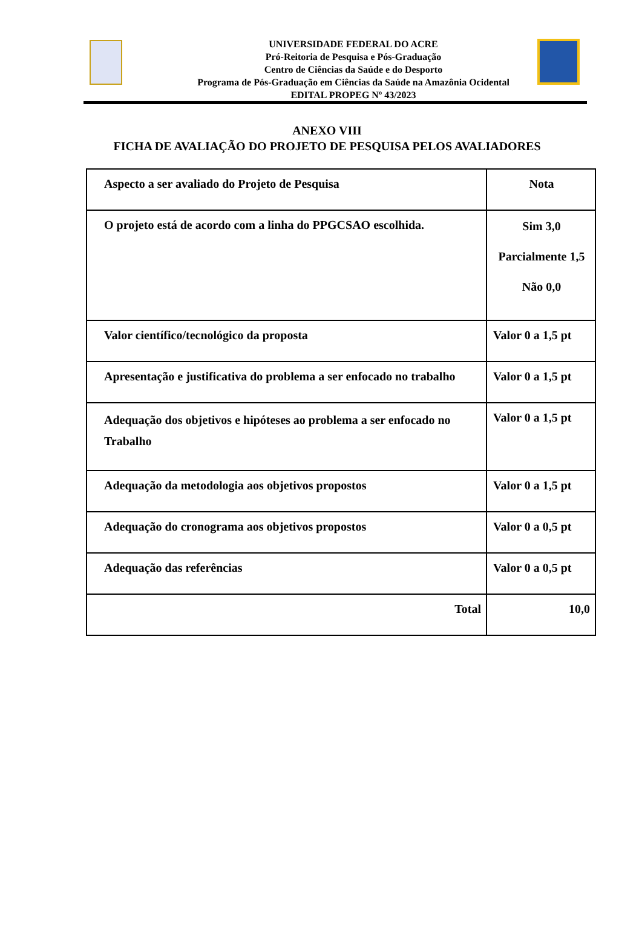UNIVERSIDADE FEDERAL DO ACRE
Pró-Reitoria de Pesquisa e Pós-Graduação
Centro de Ciências da Saúde e do Desporto
Programa de Pós-Graduação em Ciências da Saúde na Amazônia Ocidental
EDITAL PROPEG Nº 43/2023
ANEXO VIII
FICHA DE AVALIAÇÃO DO PROJETO DE PESQUISA PELOS AVALIADORES
| Aspecto a ser avaliado do Projeto de Pesquisa | Nota |
| O projeto está de acordo com a linha do PPGCSAO escolhida. | Sim 3,0 Parcialmente 1,5 Não 0,0 |
| Valor científico/tecnológico da proposta | Valor 0 a 1,5 pt |
| Apresentação e justificativa do problema a ser enfocado no trabalho | Valor 0 a 1,5 pt |
| Adequação dos objetivos e hipóteses ao problema a ser enfocado no Trabalho | Valor 0 a 1,5 pt |
| Adequação da metodologia aos objetivos propostos | Valor 0 a 1,5 pt |
| Adequação do cronograma aos objetivos propostos | Valor 0 a 0,5 pt |
| Adequação das referências | Valor 0 a 0,5 pt |
| Total | 10,0 |